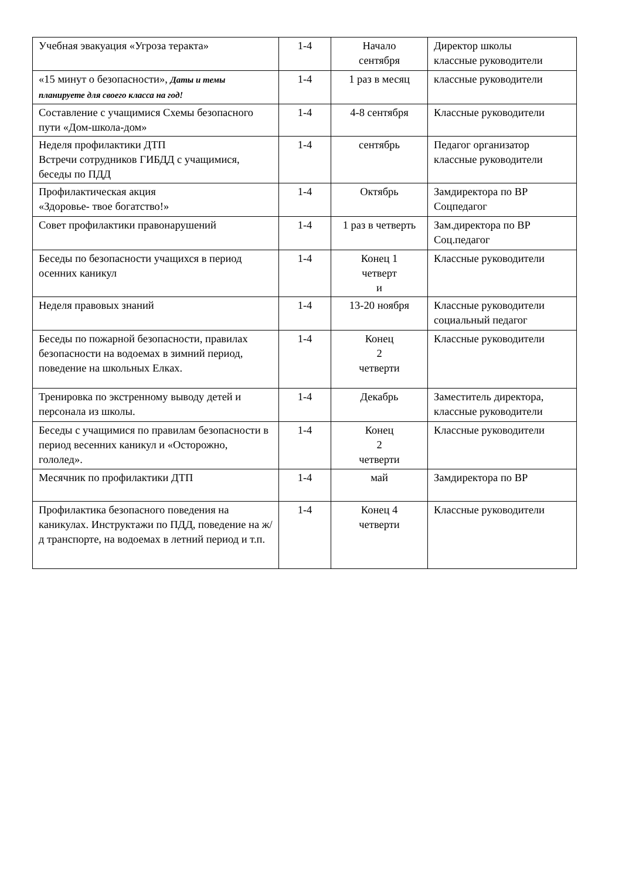| Учебная эвакуация «Угроза теракта» | 1-4 | Начало сентября | Директор школы классные руководители |
| «15 минут о безопасности», Даты и темы планируете для своего класса на год! | 1-4 | 1 раз в месяц | классные руководители |
| Составление с учащимися Схемы безопасного пути «Дом-школа-дом» | 1-4 | 4-8 сентября | Классные руководители |
| Неделя профилактики ДТП Встречи сотрудников ГИБДД с учащимися, беседы по ПДД | 1-4 | сентябрь | Педагог организатор классные руководители |
| Профилактическая акция «Здоровье- твое богатство!» | 1-4 | Октябрь | Замдиректора по ВР Соцпедагог |
| Совет профилактики правонарушений | 1-4 | 1 раз в четверть | Зам.директора по ВР Соц.педагог |
| Беседы по безопасности учащихся в период осенних каникул | 1-4 | Конец 1 четверт и | Классные руководители |
| Неделя правовых знаний | 1-4 | 13-20 ноября | Классные руководители социальный педагог |
| Беседы по пожарной безопасности, правилах безопасности на водоемах в зимний период, поведение на школьных Елках. | 1-4 | Конец 2 четверти | Классные руководители |
| Тренировка по экстренному выводу детей и персонала из школы. | 1-4 | Декабрь | Заместитель директора, классные руководители |
| Беседы с учащимися по правилам безопасности в период весенних каникул и «Осторожно, гололед». | 1-4 | Конец 2 четверти | Классные руководители |
| Месячник по профилактики ДТП | 1-4 | май | Замдиректора по ВР |
| Профилактика безопасного поведения на каникулах. Инструктажи по ПДД, поведение на ж/д транспорте, на водоемах в летний период и т.п. | 1-4 | Конец 4 четверти | Классные руководители |